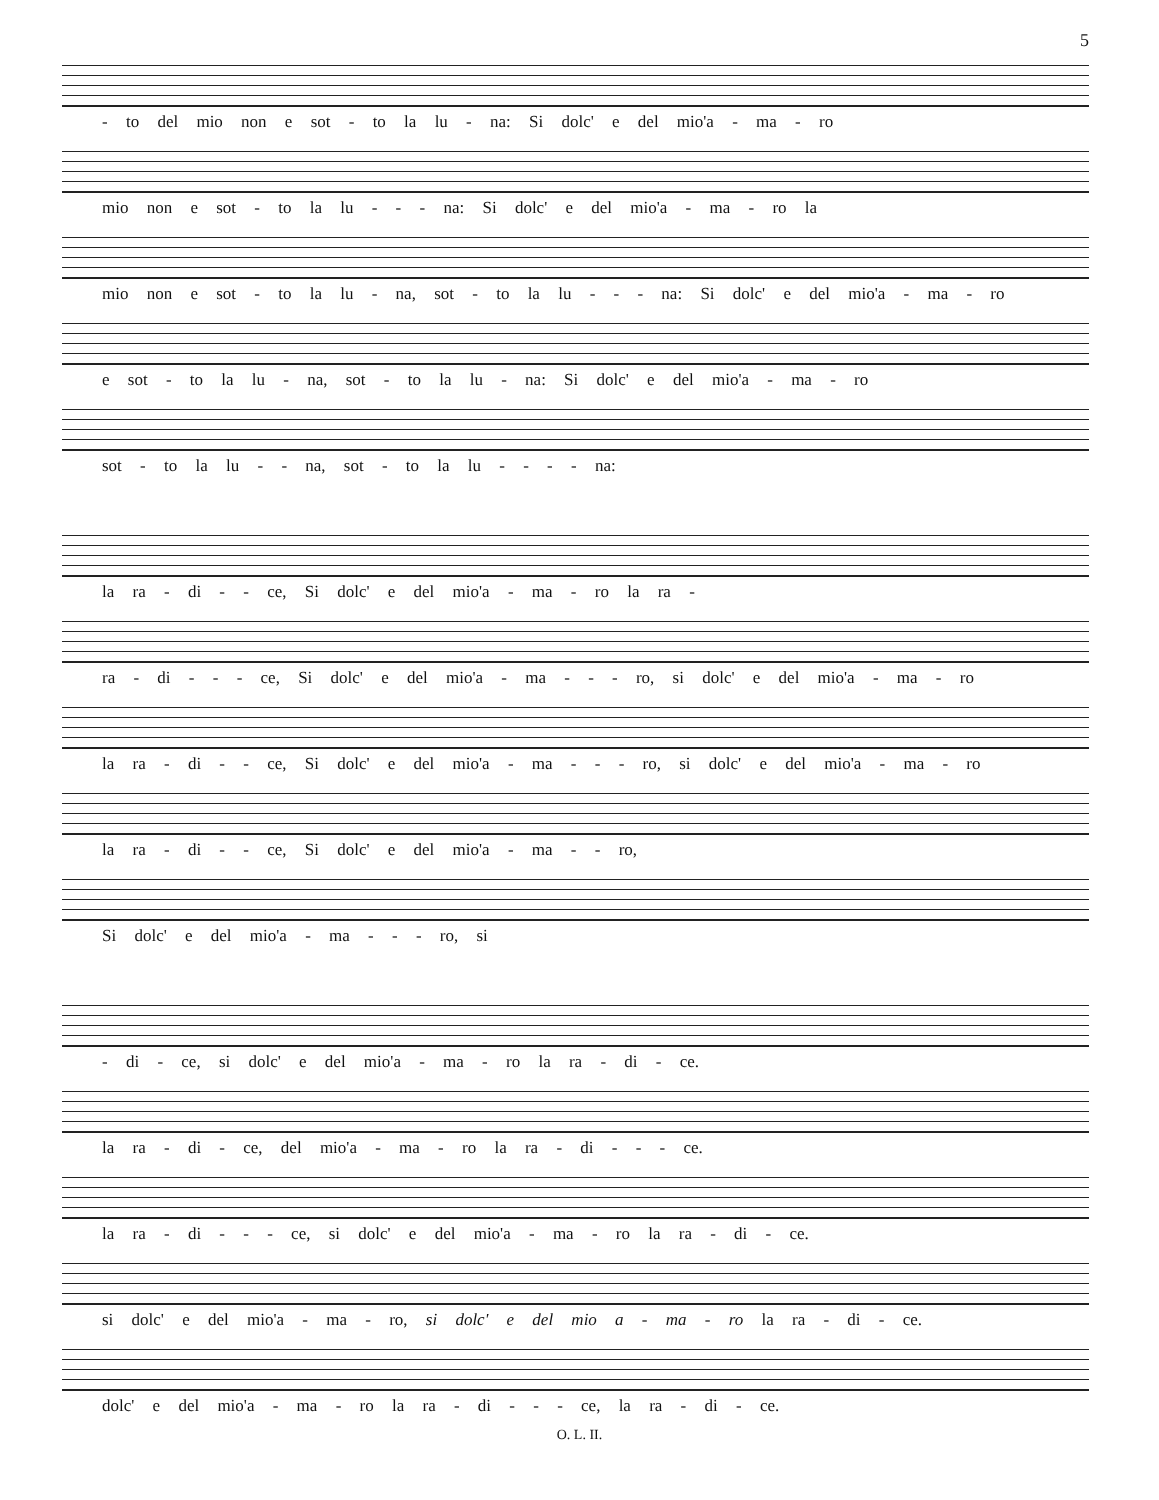5
- to del mio non e sot - to la lu - na: Si dolc' e del mio'a - ma - ro
mio non e sot - to la lu - - - na: Si dolc' e del mio'a - ma - ro la
mio non e sot - to la lu - na, sot - to la lu - - - na: Si dolc' e del mio'a - ma - ro
e sot - to la lu - na, sot - to la lu - na: Si dolc' e del mio'a - ma - ro
sot - to la lu - - na, sot - to la lu - - - - na:
la ra - di - - ce, Si dolc' e del mio'a - ma - ro la ra -
ra - di - - - ce, Si dolc' e del mio'a - ma - - - ro, si dolc' e del mio'a - ma - ro
la ra - di - - ce, Si dolc' e del mio'a - ma - - - ro, si dolc' e del mio'a - ma - ro
la ra - di - - ce, Si dolc' e del mio'a - ma - - ro,
Si dolc' e del mio'a - ma - - - ro, si
- di - ce, si dolc' e del mio'a - ma - ro la ra - di - ce.
la ra - di - ce, del mio'a - ma - ro la ra - di - - - ce.
la ra - di - - - ce, si dolc' e del mio'a - ma - ro la ra - di - ce.
si dolc' e del mio'a - ma - ro, si dolc' e del mio a - ma - ro la ra - di - ce.
dolc' e del mio'a - ma - ro la ra - di - - - ce, la ra - di - ce.
O. L. II.